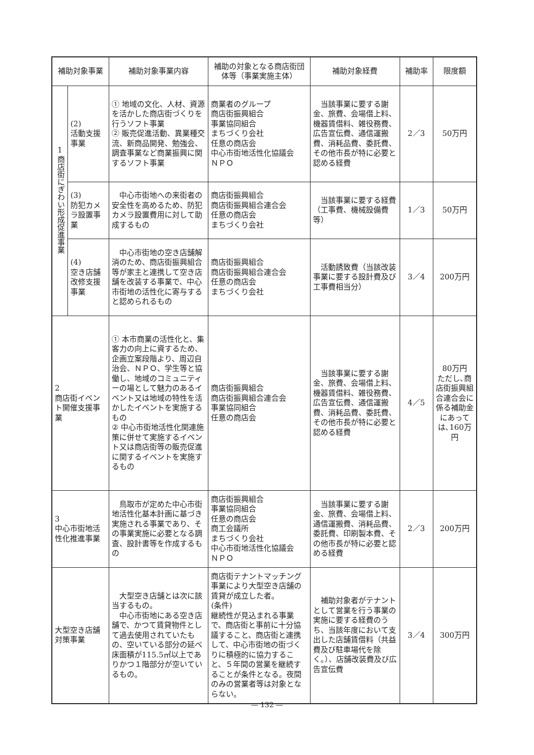| 補助対象事業 | | 補助対象事業内容 | 補助の対象となる商店街団体等（事業実施主体） | 補助対象経費 | 補助率 | 限度額 |
| --- | --- | --- | --- | --- | --- | --- |
| 1 商店街にぎわい形成促進事業 | (2) 活動支援事業 | ① 地域の文化、人材、資源を活かした商店街づくりを行うソフト事業 ② 販売促進活動、異業種交流、新商品開発、勉強会、調査事業など商業振興に関するソフト事業 | 商業者のグループ 商店街振興組合 事業協同組合 まちづくり会社 任意の商店会 中心市街地活性化協議会 ＮＰＯ | 当該事業に要する謝金、旅費、会場借上料、機器賃借料、雑役務費、広告宣伝費、通信運搬費、消耗品費、委託費、その他市長が特に必要と認める経費 | 2／3 | 50万円 |
| | (3) 防犯カメラ設置事業 | 中心市街地への来街者の安全性を高めるため、防犯カメラ設置費用に対して助成するもの | 商店街振興組合 商店街振興組合連合会 任意の商店会 まちづくり会社 | 当該事業に要する経費（工事費、機械設備費等） | 1／3 | 50万円 |
| | (4) 空き店舗改修支援事業 | 中心市街地の空き店舗解消のため、商店街振興組合等が家主と連携して空き店舗を改装する事業で、中心市街地の活性化に寄与すると認められるもの | 商店街振興組合 商店街振興組合連合会 任意の商店会 まちづくり会社 | 活動誘致費（当該改装事業に要する設計費及び工事費相当分） | 3／4 | 200万円 |
| 2 商店街イベント開催支援事業 | | ① 本市商業の活性化と、集客力の向上に資するため、企画立案段階より、周辺自治会、ＮＰＯ、学生等と協働し、地域のコミュニティーの場として魅力のあるイベント又は地域の特性を活かしたイベントを実施するもの ② 中心市街地活性化関連施策に併せて実施するイベント又は商店街等の販売促進に関するイベントを実施するもの | 商店街振興組合 商店街振興組合連合会 事業協同組合 任意の商店会 | 当該事業に要する謝金、旅費、会場借上料、機器賃借料、雑役務費、広告宣伝費、通信運搬費、消耗品費、委託費、その他市長が特に必要と認める経費 | 4／5 | 80万円 ただし､商店街振興組合連合会に係る補助金にあっては､160万円 |
| 3 中心市街地活性化推進事業 | | 鳥取市が定めた中心市街地活性化基本計画に基づき実施される事業であり、その事業実施に必要となる調査、設計書等を作成するもの | 商店街振興組合 事業協同組合 任意の商店会 商工会議所 まちづくり会社 中心市街地活性化協議会 ＮＰＯ | 当該事業に要する謝金、旅費、会場借上料、通信運搬費、消耗品費、委託費、印刷製本費、その他市長が特に必要と認める経費 | 2／3 | 200万円 |
| 大型空き店舗対策事業 | | 大型空き店舗とは次に該当するもの。 中心市街地にある空き店舗で、かつて賃貸物件として過去使用されていたもの、空いている部分の延べ床面積が115.5㎡以上でありかつ１階部分が空いているもの。 | 商店街テナントマッチング事業により大型空き店舗の賃貸が成立した者。 (条件) 継続性が見込まれる事業で、商店街と事前に十分協議すること、商店街と連携して、中心市街地の街づくりに積極的に協力すること、５年間の営業を継続することが条件となる。夜間のみの営業者等は対象とならない。 | 補助対象者がテナントとして営業を行う事業の実施に要する経費のうち、当該年度において支出した店舗賃借料（共益費及び駐車場代を除く。）、店舗改装費及び広告宣伝費 | 3／4 | 300万円 |
— 132 —